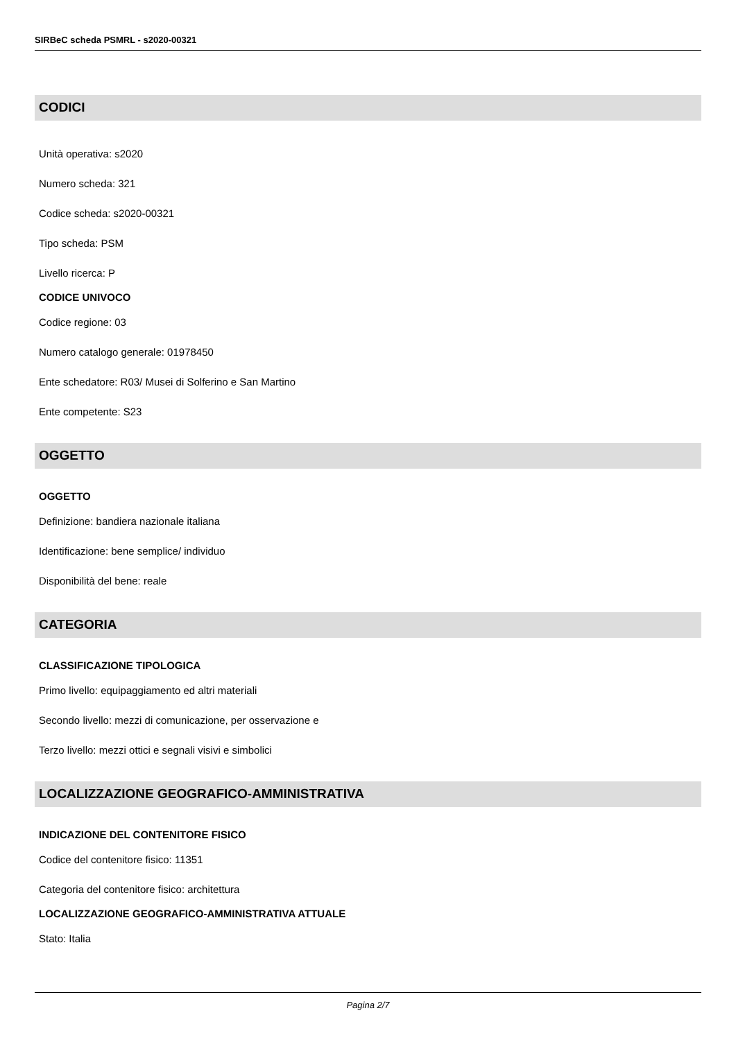SIRBeC scheda PSMRL - s2020-00321
CODICI
Unità operativa: s2020
Numero scheda: 321
Codice scheda: s2020-00321
Tipo scheda: PSM
Livello ricerca: P
CODICE UNIVOCO
Codice regione: 03
Numero catalogo generale: 01978450
Ente schedatore: R03/ Musei di Solferino e San Martino
Ente competente: S23
OGGETTO
OGGETTO
Definizione: bandiera nazionale italiana
Identificazione: bene semplice/ individuo
Disponibilità del bene: reale
CATEGORIA
CLASSIFICAZIONE TIPOLOGICA
Primo livello: equipaggiamento ed altri materiali
Secondo livello: mezzi di comunicazione, per osservazione e
Terzo livello: mezzi ottici e segnali visivi e simbolici
LOCALIZZAZIONE GEOGRAFICO-AMMINISTRATIVA
INDICAZIONE DEL CONTENITORE FISICO
Codice del contenitore fisico: 11351
Categoria del contenitore fisico: architettura
LOCALIZZAZIONE GEOGRAFICO-AMMINISTRATIVA ATTUALE
Stato: Italia
Pagina 2/7